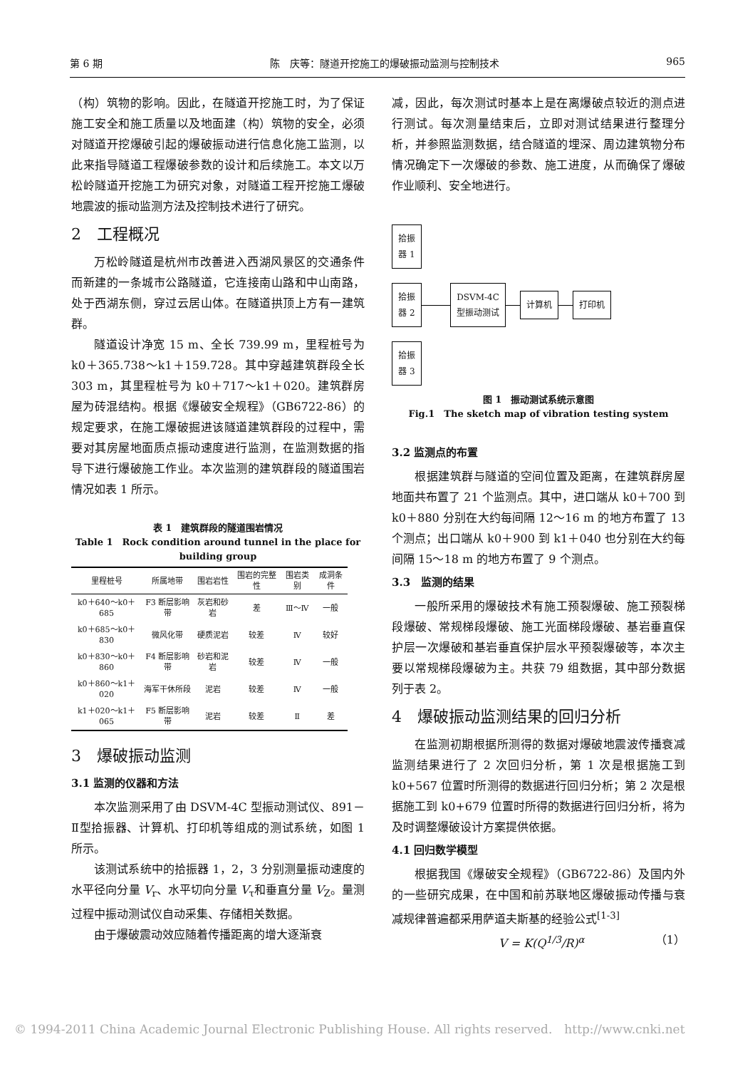第 6 期 陈　庆等：隧道开挖施工的爆破振动监测与控制技术 965
（构）筑物的影响。因此，在隧道开挖施工时，为了保证施工安全和施工质量以及地面建（构）筑物的安全，必须对隧道开挖爆破引起的爆破振动进行信息化施工监测，以此来指导隧道工程爆破参数的设计和后续施工。本文以万松岭隧道开挖施工为研究对象，对隧道工程开挖施工爆破地震波的振动监测方法及控制技术进行了研究。
2　工程概况
万松岭隧道是杭州市改善进入西湖风景区的交通条件而新建的一条城市公路隧道，它连接南山路和中山南路，处于西湖东侧，穿过云居山体。在隧道拱顶上方有一建筑群。
隧道设计净宽 15 m、全长 739.99 m，里程桩号为 k0＋365.738～k1＋159.728。其中穿越建筑群段全长 303 m，其里程桩号为 k0＋717～k1＋020。建筑群房屋为砖混结构。根据《爆破安全规程》（GB6722-86）的规定要求，在施工爆破掘进该隧道建筑群段的过程中，需要对其房屋地面质点振动速度进行监测，在监测数据的指导下进行爆破施工作业。本次监测的建筑群段的隧道围岩情况如表 1 所示。
表 1　建筑群段的隧道围岩情况
Table 1　Rock condition around tunnel in the place for building group
| 里程桩号 | 所属地带 | 围岩岩性 | 围岩的完整性 | 围岩类别 | 成洞条件 |
| --- | --- | --- | --- | --- | --- |
| k0＋640～k0＋685 | F3 断层影响带 | 灰岩和砂岩 | 差 | Ⅲ～Ⅳ | 一般 |
| k0＋685～k0＋830 | 微风化带 | 硬质泥岩 | 较差 | Ⅳ | 较好 |
| k0＋830～k0＋860 | F4 断层影响带 | 砂岩和泥岩 | 较差 | Ⅳ | 一般 |
| k0＋860～k1＋020 | 海军干休所段 | 泥岩 | 较差 | Ⅳ | 一般 |
| k1＋020～k1＋065 | F5 断层影响带 | 泥岩 | 较差 | Ⅱ | 差 |
3　爆破振动监测
3.1 监测的仪器和方法
本次监测采用了由 DSVM-4C 型振动测试仪、891－Ⅱ型拾振器、计算机、打印机等组成的测试系统，如图 1 所示。
该测试系统中的拾振器 1，2，3 分别测量振动速度的水平径向分量 V<sub>r</sub>、水平切向分量 V<sub>τ</sub>和垂直分量 V<sub>Z</sub>。量测过程中振动测试仪自动采集、存储相关数据。
由于爆破震动效应随着传播距离的增大逐渐衰
减，因此，每次测试时基本上是在离爆破点较近的测点进行测试。每次测量结束后，立即对测试结果进行整理分析，并参照监测数据，结合隧道的埋深、周边建筑物分布情况确定下一次爆破的参数、施工进度，从而确保了爆破作业顺利、安全地进行。
拾振
器 1
拾振
器 2
拾振
器 3
DSVM-4C
型振动测试
计算机 打印机
图 1　振动测试系统示意图
Fig.1　The sketch map of vibration testing system
3.2 监测点的布置
根据建筑群与隧道的空间位置及距离，在建筑群房屋地面共布置了 21 个监测点。其中，进口端从 k0＋700 到 k0＋880 分别在大约每间隔 12～16 m 的地方布置了 13 个测点；出口端从 k0＋900 到 k1＋040 也分别在大约每间隔 15～18 m 的地方布置了 9 个测点。
3.3　监测的结果
一般所采用的爆破技术有施工预裂爆破、施工预裂梯段爆破、常规梯段爆破、施工光面梯段爆破、基岩垂直保护层一次爆破和基岩垂直保护层水平预裂爆破等，本次主要以常规梯段爆破为主。共获 79 组数据，其中部分数据列于表 2。
4　爆破振动监测结果的回归分析
在监测初期根据所测得的数据对爆破地震波传播衰减监测结果进行了 2 次回归分析，第 1 次是根据施工到 k0+567 位置时所测得的数据进行回归分析；第 2 次是根据施工到 k0+679 位置时所得的数据进行回归分析，将为及时调整爆破设计方案提供依据。
4.1 回归数学模型
根据我国《爆破安全规程》（GB6722-86）及国内外的一些研究成果，在中国和前苏联地区爆破振动传播与衰减规律普遍都采用萨道夫斯基的经验公式<sup>[1-3]</sup>
V = K(Q<sup>1/3</sup>/R)<sup>α</sup> （1）
© 1994-2011 China Academic Journal Electronic Publishing House. All rights reserved.　http://www.cnki.net